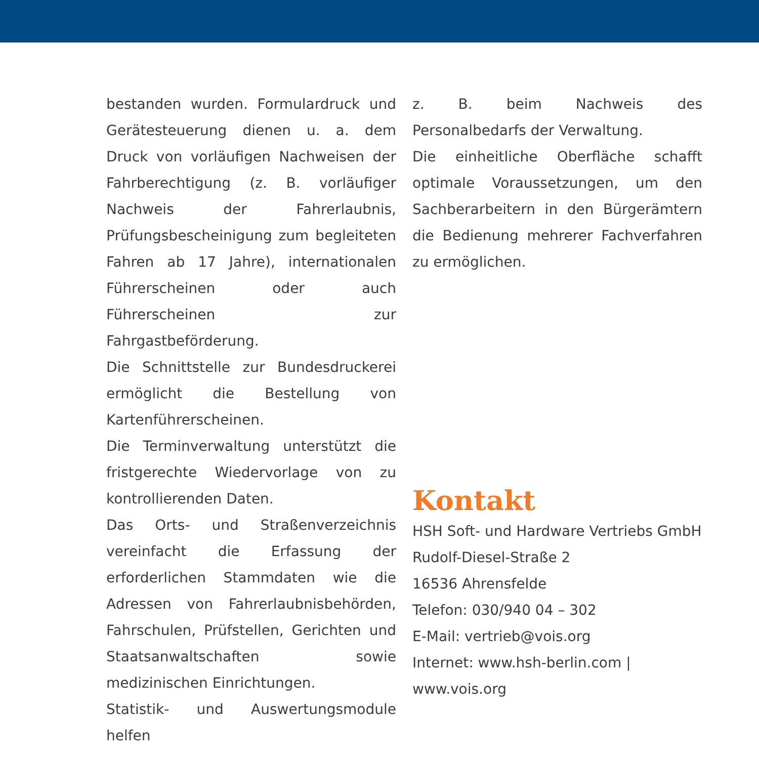bestanden wurden. Formulardruck und Gerätesteuerung dienen u. a. dem Druck von vorläufigen Nachweisen der Fahrberechtigung (z. B. vorläufiger Nachweis der Fahrerlaubnis, Prüfungsbescheinigung zum begleiteten Fahren ab 17 Jahre), internationalen Führerscheinen oder auch Führerscheinen zur Fahrgastbeförderung.
Die Schnittstelle zur Bundesdruckerei ermöglicht die Bestellung von Kartenführerscheinen.
Die Terminverwaltung unterstützt die fristgerechte Wiedervorlage von zu kontrollierenden Daten.
Das Orts- und Straßenverzeichnis vereinfacht die Erfassung der erforderlichen Stammdaten wie die Adressen von Fahrerlaubnisbehörden, Fahrschulen, Prüfstellen, Gerichten und Staatsanwaltschaften sowie medizinischen Einrichtungen.
Statistik- und Auswertungsmodule helfen
z. B. beim Nachweis des Personalbedarfs der Verwaltung.
Die einheitliche Oberfläche schafft optimale Voraussetzungen, um den Sachberarbeitern in den Bürgerämtern die Bedienung mehrerer Fachverfahren zu ermöglichen.
Kontakt
HSH Soft- und Hardware Vertriebs GmbH
Rudolf-Diesel-Straße 2
16536 Ahrensfelde
Telefon: 030/940 04 – 302
E-Mail: vertrieb@vois.org
Internet: www.hsh-berlin.com | www.vois.org